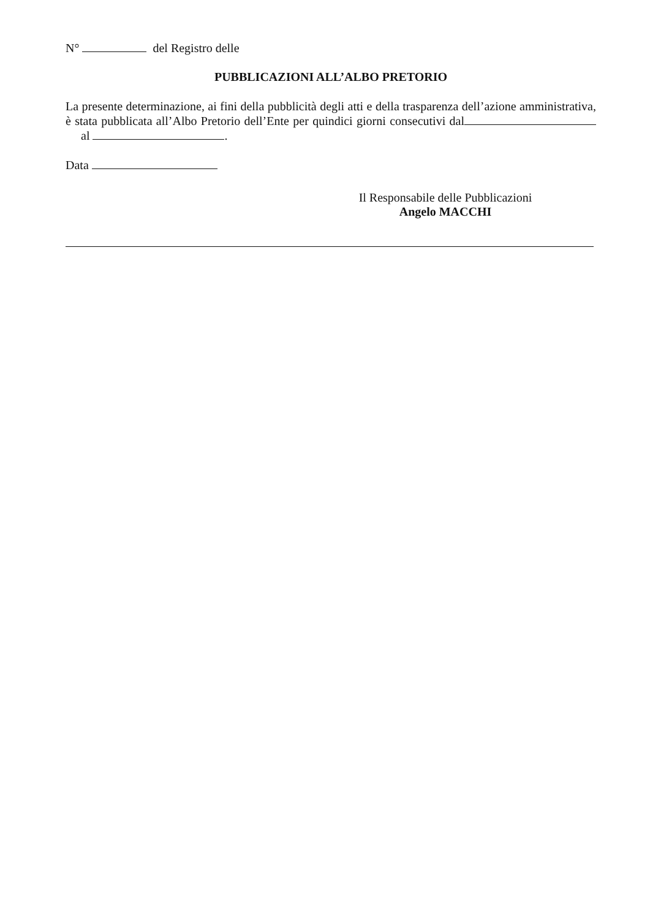N° del Registro delle
PUBBLICAZIONI ALL’ALBO PRETORIO
La presente determinazione, ai fini della pubblicità degli atti e della trasparenza dell’azione amministrativa, è stata pubblicata all’Albo Pretorio dell’Ente per quindici giorni consecutivi dal al .
Data
Il Responsabile delle Pubblicazioni
Angelo MACCHI